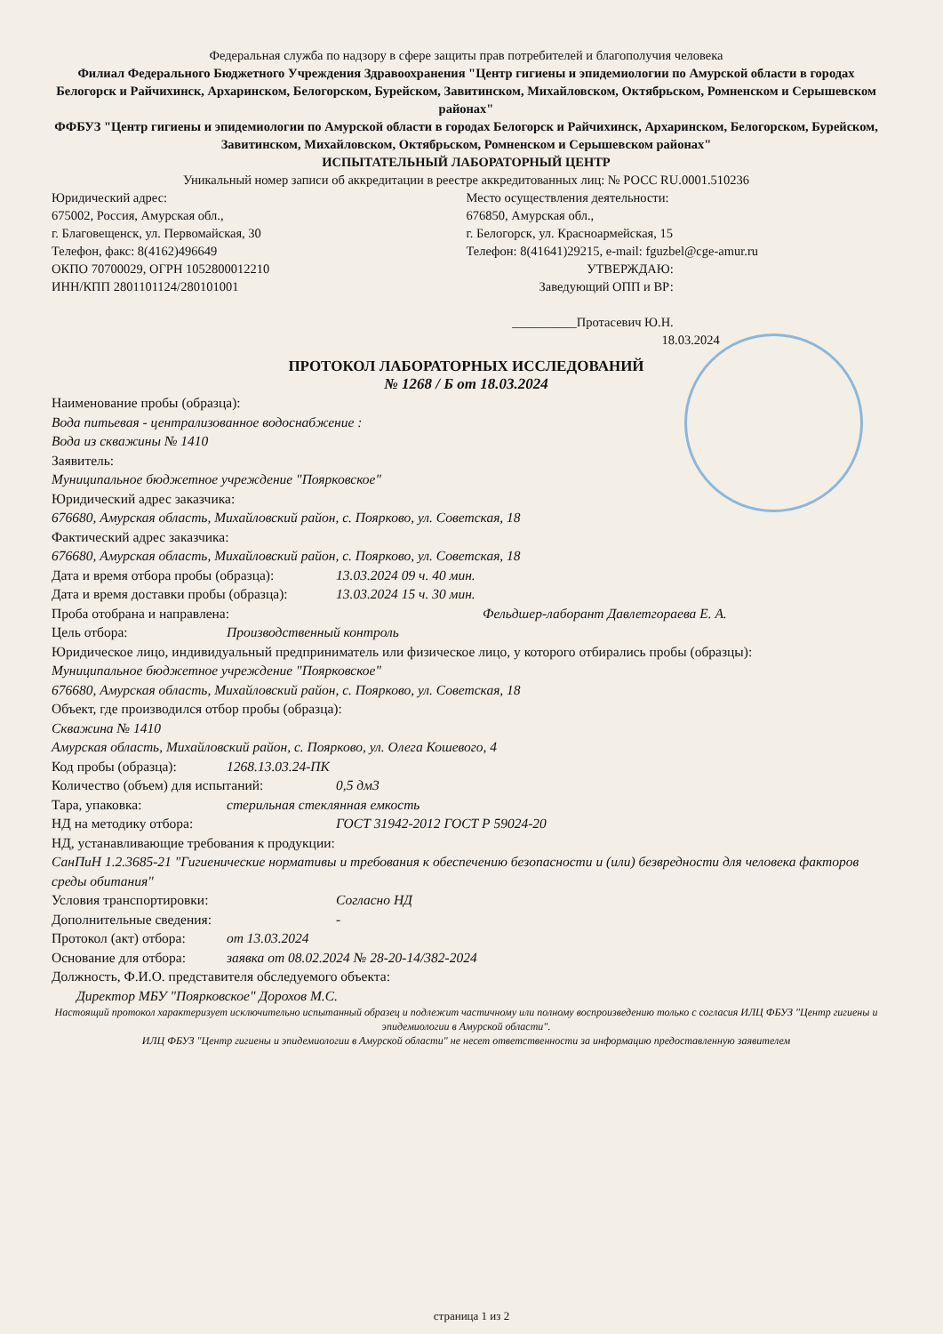Федеральная служба по надзору в сфере защиты прав потребителей и благополучия человека
Филиал Федерального Бюджетного Учреждения Здравоохранения "Центр гигиены и эпидемиологии по Амурской области в городах Белогорск и Райчихинск, Архаринском, Белогорском, Бурейском, Завитинском, Михайловском, Октябрьском, Ромненском и Серышевском районах"
ФФБУЗ "Центр гигиены и эпидемиологии по Амурской области в городах Белогорск и Райчихинск, Архаринском, Белогорском, Бурейском, Завитинском, Михайловском, Октябрьском, Ромненском и Серышевском районах"
ИСПЫТАТЕЛЬНЫЙ ЛАБОРАТОРНЫЙ ЦЕНТР
Уникальный номер записи об аккредитации в реестре аккредитованных лиц: № РОСС RU.0001.510236
Юридический адрес:
675002, Россия, Амурская обл.,
г. Благовещенск, ул. Первомайская, 30
Телефон, факс: 8(4162)496649
ОКПО 70700029, ОГРН 1052800012210
ИНН/КПП 2801101124/280101001
Место осуществления деятельности:
676850, Амурская обл.,
г. Белогорск, ул. Красноармейская, 15
Телефон: 8(41641)29215, e-mail: fguzbel@cge-amur.ru
УТВЕРЖДАЮ:
Заведующий ОПП и ВР:
__________Протасевич Ю.Н.
18.03.2024
ПРОТОКОЛ ЛАБОРАТОРНЫХ ИССЛЕДОВАНИЙ
№ 1268 / Б от 18.03.2024
Наименование пробы (образца):
Вода питьевая - централизованное водоснабжение :
Вода из скважины № 1410
Заявитель:
Муниципальное бюджетное учреждение "Поярковское"
Юридический адрес заказчика:
676680, Амурская область, Михайловский район, с. Поярково, ул. Советская, 18
Фактический адрес заказчика:
676680, Амурская область, Михайловский район, с. Поярково, ул. Советская, 18
Дата и время отбора пробы (образца): 13.03.2024 09 ч. 40 мин.
Дата и время доставки пробы (образца): 13.03.2024 15 ч. 30 мин.
Проба отобрана и направлена: Фельдшер-лаборант Давлетгораева Е. А.
Цель отбора: Производственный контроль
Юридическое лицо, индивидуальный предприниматель или физическое лицо, у которого отбирались пробы (образцы):
Муниципальное бюджетное учреждение "Поярковское"
676680, Амурская область, Михайловский район, с. Поярково, ул. Советская, 18
Объект, где производился отбор пробы (образца):
Скважина № 1410
Амурская область, Михайловский район, с. Поярково, ул. Олега Кошевого, 4
Код пробы (образца): 1268.13.03.24-ПК
Количество (объем) для испытаний: 0,5 дм3
Тара, упаковка: стерильная стеклянная емкость
НД на методику отбора: ГОСТ 31942-2012 ГОСТ Р 59024-20
НД, устанавливающие требования к продукции:
СанПиН 1.2.3685-21 "Гигиенические нормативы и требования к обеспечению безопасности и (или) безвредности для человека факторов среды обитания"
Условия транспортировки: Согласно НД
Дополнительные сведения: -
Протокол (акт) отбора: от 13.03.2024
Основание для отбора: заявка от 08.02.2024 № 28-20-14/382-2024
Должность, Ф.И.О. представителя обследуемого объекта:
Директор МБУ "Поярковское" Дорохов М.С.
Настоящий протокол характеризует исключительно испытанный образец и подлежит частичному или полному воспроизведению только с согласия ИЛЦ ФБУЗ "Центр гигиены и эпидемиологии в Амурской области".
ИЛЦ ФБУЗ "Центр гигиены и эпидемиологии в Амурской области" не несет ответственности за информацию предоставленную заявителем
страница 1 из 2